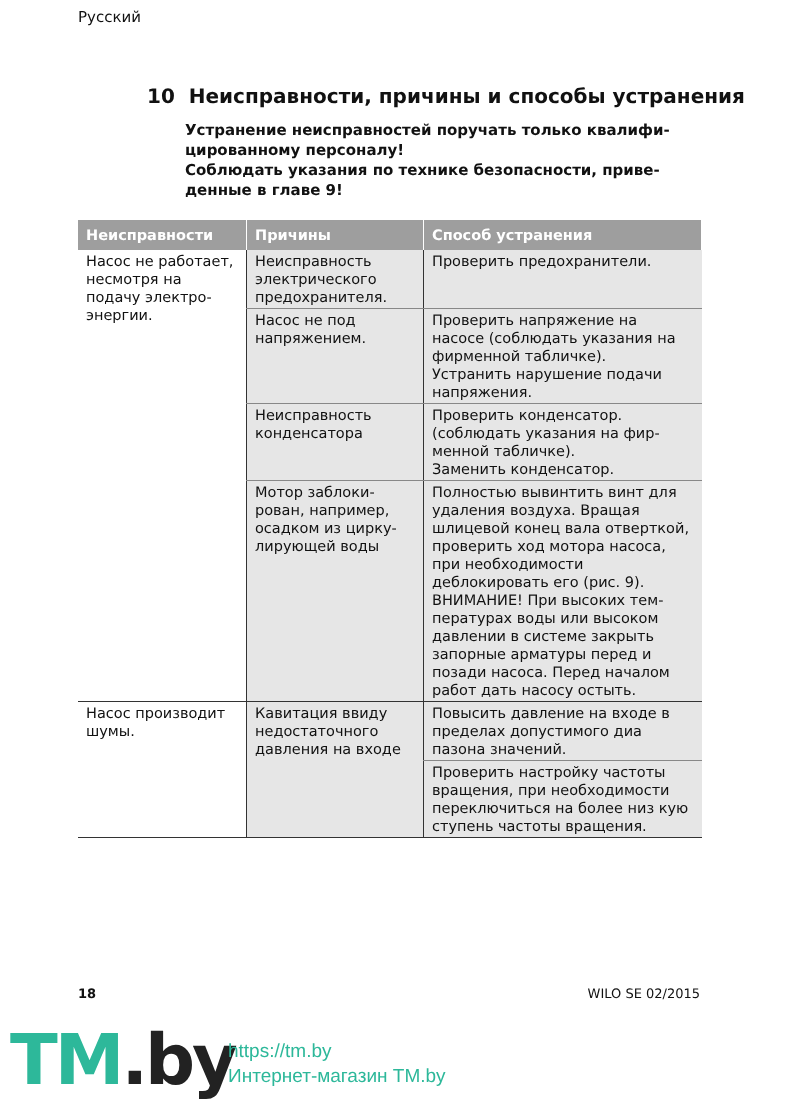Русский
10 Неисправности, причины и способы устранения
Устранение неисправностей поручать только квалифи­цированному персоналу!
Соблюдать указания по технике безопасности, приве­денные в главе 9!
| Неисправности | Причины | Способ устранения |
| --- | --- | --- |
| Насос не рабо­тает, несмотря на подачу электро­энергии. | Неисправность электрического предохранителя. | Проверить предохранители. |
| | Насос не под напряжением. | Проверить напряжение на насосе (соблюдать указания на фирменной табличке). Устранить нарушение подачи напряжения. |
| | Неисправность конденсатора | Проверить конденсатор. (соблюдать указания на фир­менной табличке). Заменить конденсатор. |
| | Мотор заблоки­рован, например, осадком из цирку­лирующей воды | Полностью вывинтить винт для удаления воздуха. Вращая шлицевой конец вала отверт­кой, проверить ход мотора насоса, при необходимости деблокировать его (рис. 9). ВНИМАНИЕ! При высоких тем­пературах воды или высоком давлении в системе закрыть запорные арматуры перед и позади насоса. Перед началом работ дать насосу остыть. |
| Насос произво­дит шумы. | Кавитация ввиду недостаточного давления на входе | Повысить давление на входе в пределах допустимого диа пазона значений. |
| | | Проверить настройку частоты вращения, при необходимости переключиться на более низ кую ступень частоты вращения. |
18 WILO SE 02/2015
TM.by
https://tm.by
Интернет-магазин TM.by